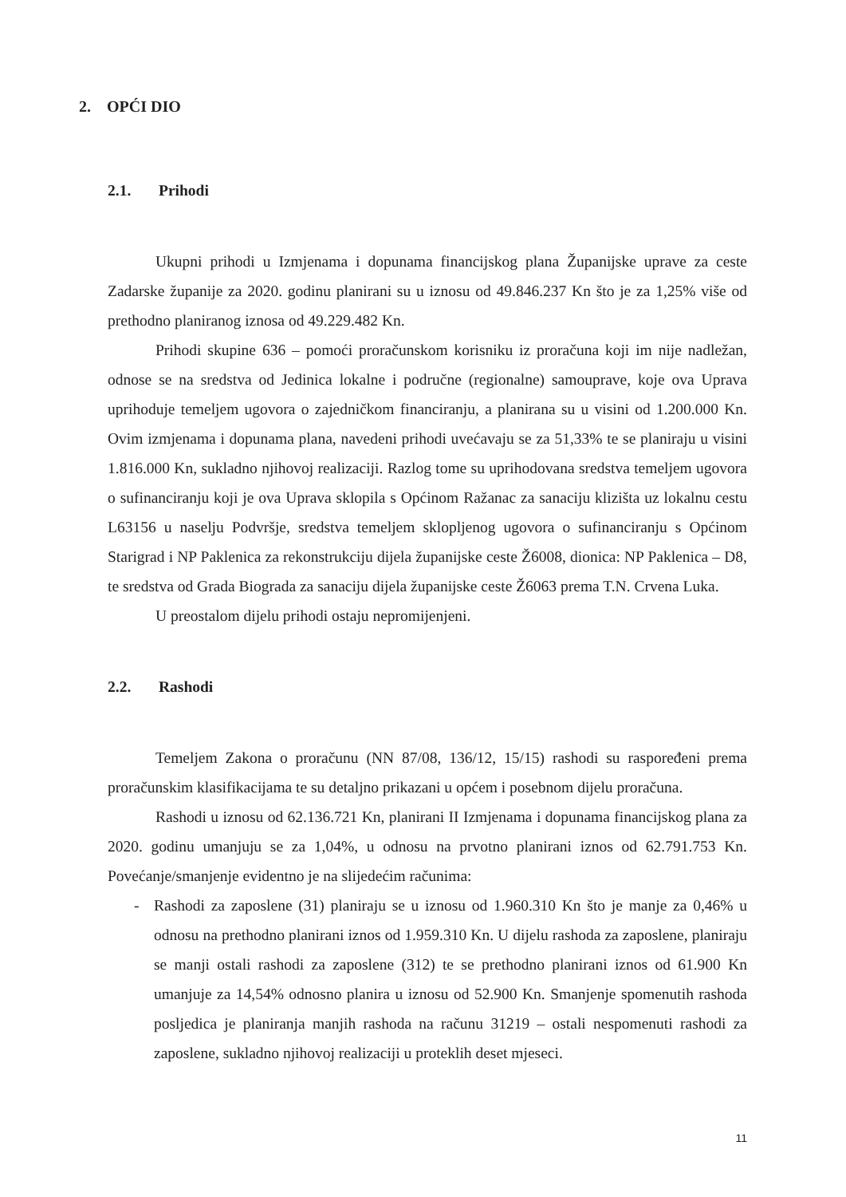2. OPĆI DIO
2.1. Prihodi
Ukupni prihodi u Izmjenama i dopunama financijskog plana Županijske uprave za ceste Zadarske županije za 2020. godinu planirani su u iznosu od 49.846.237 Kn što je za 1,25% više od prethodno planiranog iznosa od 49.229.482 Kn.
Prihodi skupine 636 – pomoći proračunskom korisniku iz proračuna koji im nije nadležan, odnose se na sredstva od Jedinica lokalne i područne (regionalne) samouprave, koje ova Uprava uprihoduje temeljem ugovora o zajedničkom financiranju, a planirana su u visini od 1.200.000 Kn. Ovim izmjenama i dopunama plana, navedeni prihodi uvećavaju se za 51,33% te se planiraju u visini 1.816.000 Kn, sukladno njihovoj realizaciji. Razlog tome su uprihodovana sredstva temeljem ugovora o sufinanciranju koji je ova Uprava sklopila s Općinom Ražanac za sanaciju klizišta uz lokalnu cestu L63156 u naselju Podvršje, sredstva temeljem sklopljenog ugovora o sufinanciranju s Općinom Starigrad i NP Paklenica za rekonstrukciju dijela županijske ceste Ž6008, dionica: NP Paklenica – D8, te sredstva od Grada Biograda za sanaciju dijela županijske ceste Ž6063 prema T.N. Crvena Luka.
U preostalom dijelu prihodi ostaju nepromijenjeni.
2.2. Rashodi
Temeljem Zakona o proračunu (NN 87/08, 136/12, 15/15) rashodi su raspoređeni prema proračunskim klasifikacijama te su detaljno prikazani u općem i posebnom dijelu proračuna.
Rashodi u iznosu od 62.136.721 Kn, planirani II Izmjenama i dopunama financijskog plana za 2020. godinu umanjuju se za 1,04%, u odnosu na prvotno planirani iznos od 62.791.753 Kn. Povećanje/smanjenje evidentno je na slijedećim računima:
- Rashodi za zaposlene (31) planiraju se u iznosu od 1.960.310 Kn što je manje za 0,46% u odnosu na prethodno planirani iznos od 1.959.310 Kn. U dijelu rashoda za zaposlene, planiraju se manji ostali rashodi za zaposlene (312) te se prethodno planirani iznos od 61.900 Kn umanjuje za 14,54% odnosno planira u iznosu od 52.900 Kn. Smanjenje spomenutih rashoda posljedica je planiranja manjih rashoda na računu 31219 – ostali nespomenuti rashodi za zaposlene, sukladno njihovoj realizaciji u proteklih deset mjeseci.
11